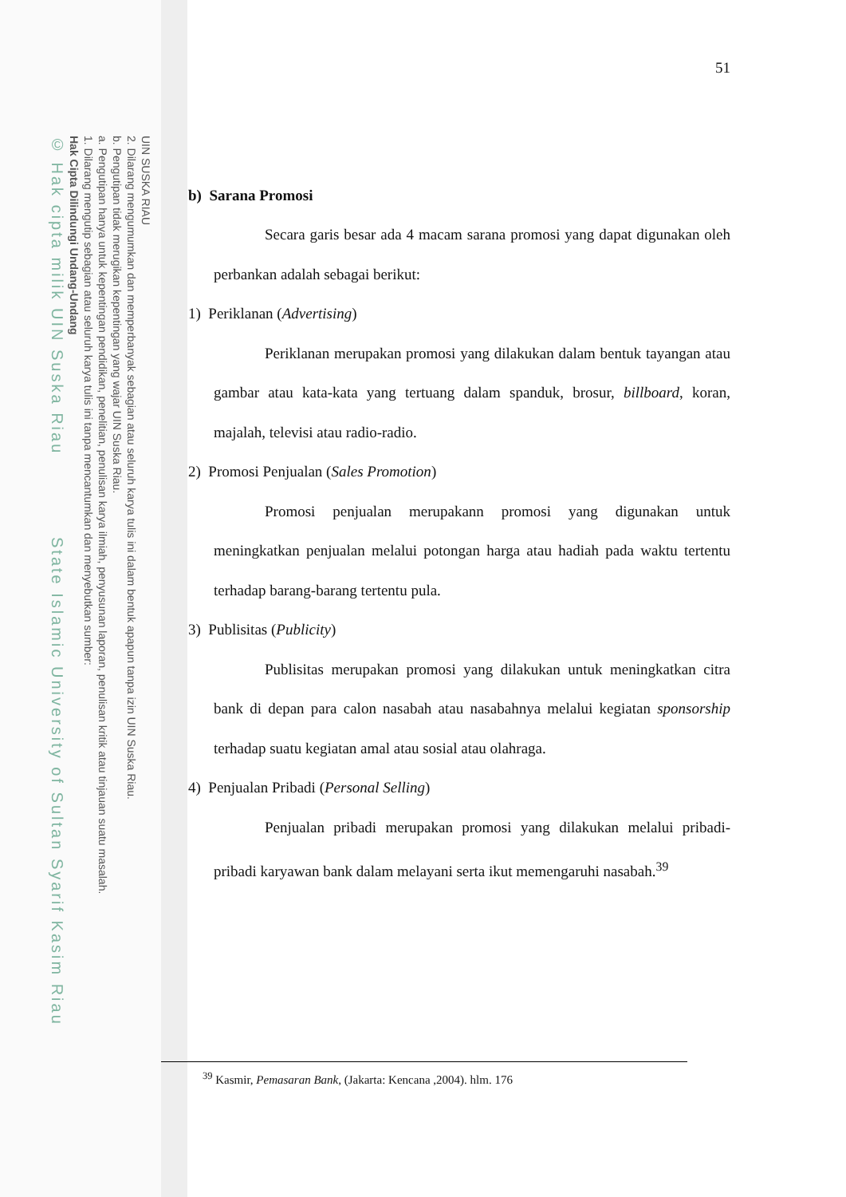UIN SUSKA RIAU
2. Dilarang mengumumkan dan memperbanyak sebagian atau seluruh karya tulis ini dalam bentuk apapun tanpa izin UIN Suska Riau.
b. Pengutipan tidak merugikan kepentingan yang wajar UIN Suska Riau.
a. Pengutipan hanya untuk kepentingan pendidikan, penelitian, penulisan karya ilmiah, penyusunan laporan, penulisan kritik atau tinjauan suatu masalah.
1. Dilarang mengutip sebagian atau seluruh karya tulis ini tanpa mencantumkan dan menyebutkan sumber:
Hak Cipta Dilindungi Undang-Undang
© Hak cipta milik UIN Suska Riau State Islamic University of Sultan Syarif Kasim Riau
51
b) Sarana Promosi
Secara garis besar ada 4 macam sarana promosi yang dapat digunakan oleh perbankan adalah sebagai berikut:
1) Periklanan (Advertising)
Periklanan merupakan promosi yang dilakukan dalam bentuk tayangan atau gambar atau kata-kata yang tertuang dalam spanduk, brosur, billboard, koran, majalah, televisi atau radio-radio.
2) Promosi Penjualan (Sales Promotion)
Promosi penjualan merupakann promosi yang digunakan untuk meningkatkan penjualan melalui potongan harga atau hadiah pada waktu tertentu terhadap barang-barang tertentu pula.
3) Publisitas (Publicity)
Publisitas merupakan promosi yang dilakukan untuk meningkatkan citra bank di depan para calon nasabah atau nasabahnya melalui kegiatan sponsorship terhadap suatu kegiatan amal atau sosial atau olahraga.
4) Penjualan Pribadi (Personal Selling)
Penjualan pribadi merupakan promosi yang dilakukan melalui pribadi- pribadi karyawan bank dalam melayani serta ikut memengaruhi nasabah.<sup>39</sup>
<sup>39</sup> Kasmir, Pemasaran Bank, (Jakarta: Kencana ,2004). hlm. 176